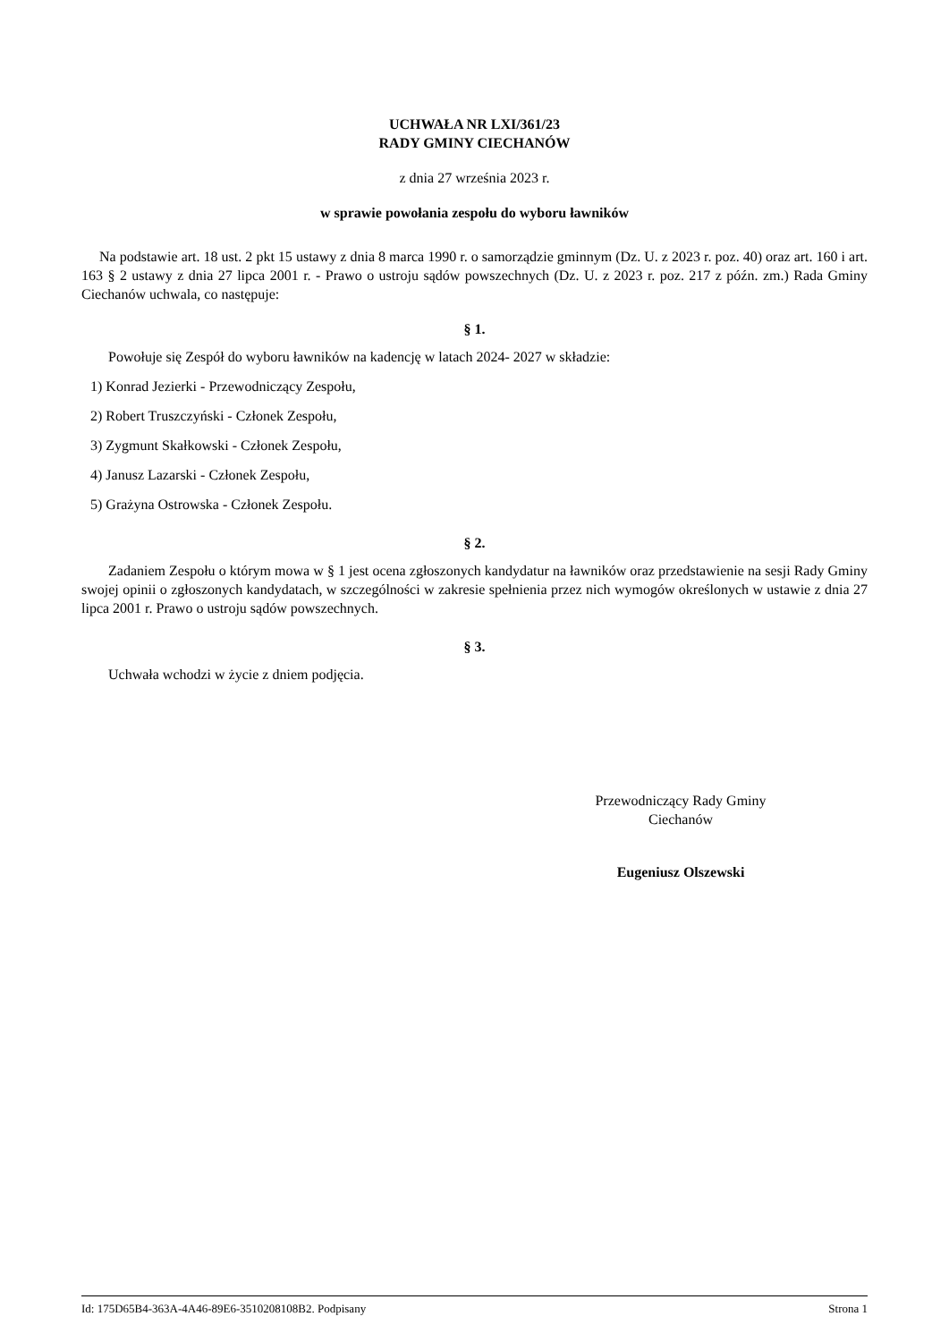UCHWAŁA NR LXI/361/23
RADY GMINY CIECHANÓW
z dnia 27 września 2023 r.
w sprawie powołania zespołu do wyboru ławników
Na podstawie art. 18 ust. 2 pkt 15 ustawy z dnia 8 marca 1990 r. o samorządzie gminnym (Dz. U. z 2023 r. poz. 40) oraz art. 160 i art. 163 § 2 ustawy z dnia 27 lipca 2001 r. - Prawo o ustroju sądów powszechnych (Dz. U. z 2023 r. poz. 217 z późn. zm.) Rada Gminy Ciechanów uchwala, co następuje:
§ 1.
Powołuje się Zespół do wyboru ławników na kadencję w latach 2024- 2027 w składzie:
1) Konrad Jezierki - Przewodniczący Zespołu,
2) Robert Truszczyński - Członek Zespołu,
3) Zygmunt Skałkowski - Członek Zespołu,
4) Janusz Lazarski - Członek Zespołu,
5) Grażyna Ostrowska - Członek Zespołu.
§ 2.
Zadaniem Zespołu o którym mowa w § 1 jest ocena zgłoszonych kandydatur na ławników oraz przedstawienie na sesji Rady Gminy swojej opinii o zgłoszonych kandydatach, w szczególności w zakresie spełnienia przez nich wymogów określonych w ustawie z dnia 27 lipca 2001 r. Prawo o ustroju sądów powszechnych.
§ 3.
Uchwała wchodzi w życie z dniem podjęcia.
Przewodniczący Rady Gminy
Ciechanów
Eugeniusz Olszewski
Id: 175D65B4-363A-4A46-89E6-3510208108B2. Podpisany Strona 1